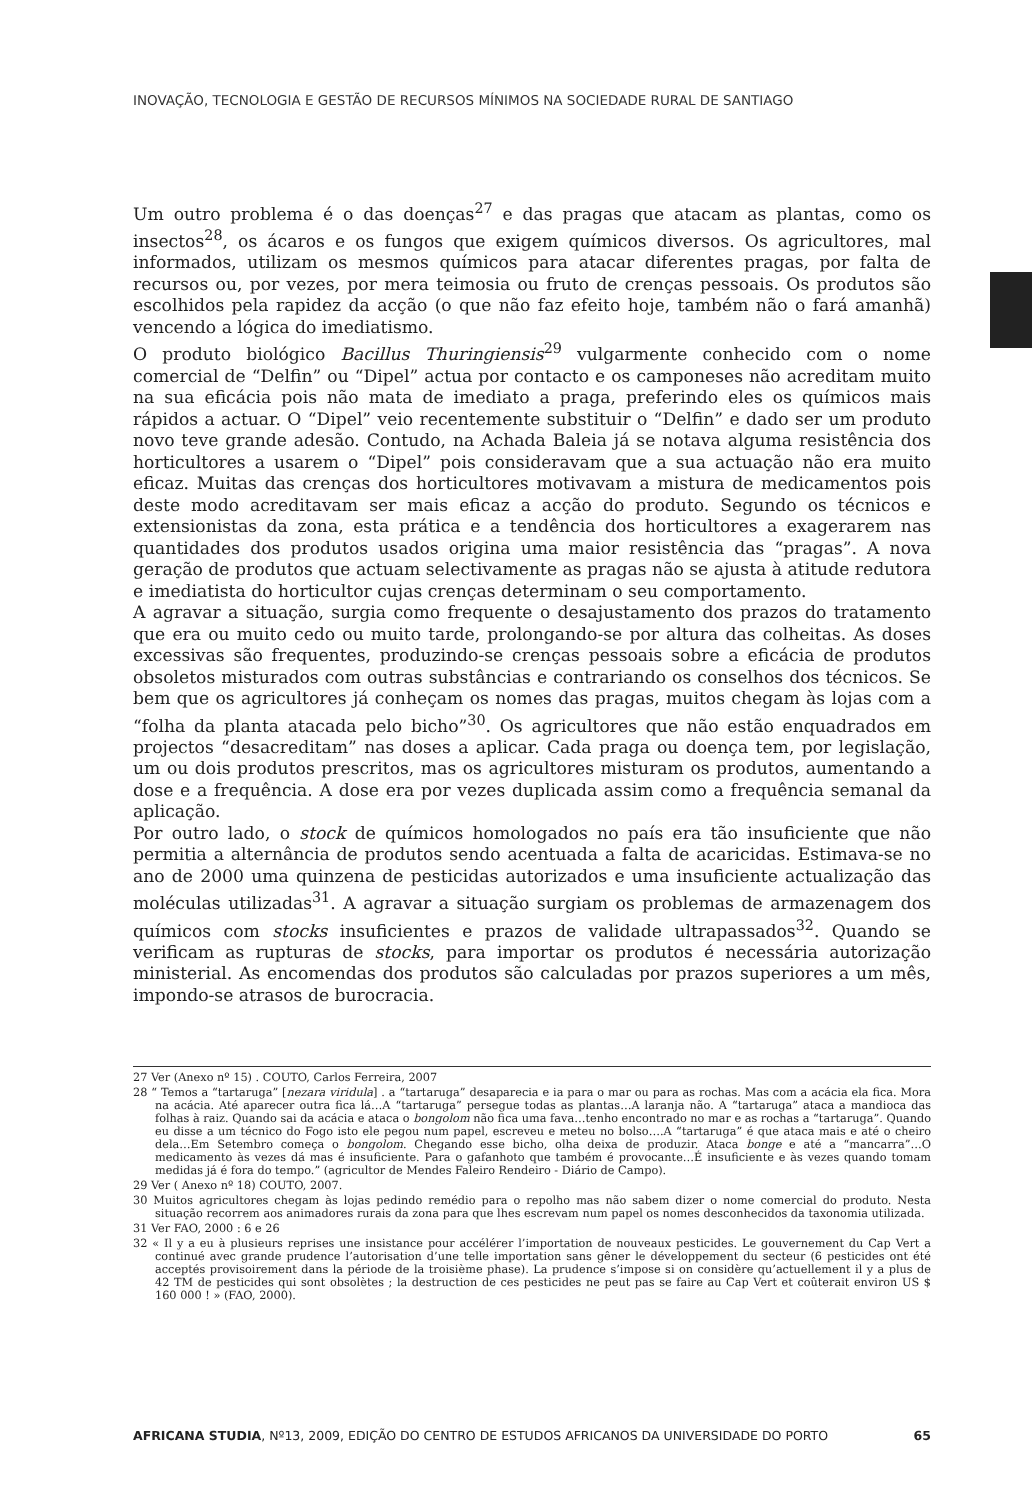INOVAÇÃO, TECNOLOGIA E GESTÃO DE RECURSOS MÍNIMOS NA SOCIEDADE RURAL DE SANTIAGO
Um outro problema é o das doenças<sup>27</sup> e das pragas que atacam as plantas, como os insectos<sup>28</sup>, os ácaros e os fungos que exigem químicos diversos. Os agricultores, mal informados, utilizam os mesmos químicos para atacar diferentes pragas, por falta de recursos ou, por vezes, por mera teimosia ou fruto de crenças pessoais. Os produtos são escolhidos pela rapidez da acção (o que não faz efeito hoje, também não o fará amanhã) vencendo a lógica do imediatismo.
O produto biológico Bacillus Thuringiensis<sup>29</sup> vulgarmente conhecido com o nome comercial de “Delfin” ou “Dipel” actua por contacto e os camponeses não acreditam muito na sua eficácia pois não mata de imediato a praga, preferindo eles os químicos mais rápidos a actuar. O “Dipel” veio recentemente substituir o “Delfin” e dado ser um produto novo teve grande adesão. Contudo, na Achada Baleia já se notava alguma resistência dos horticultores a usarem o “Dipel” pois consideravam que a sua actuação não era muito eficaz. Muitas das crenças dos horticultores motivavam a mistura de medicamentos pois deste modo acreditavam ser mais eficaz a acção do produto. Segundo os técnicos e extensionistas da zona, esta prática e a tendência dos horticultores a exagerarem nas quantidades dos produtos usados origina uma maior resistência das “pragas”. A nova geração de produtos que actuam selectivamente as pragas não se ajusta à atitude redutora e imediatista do horticultor cujas crenças determinam o seu comportamento.
A agravar a situação, surgia como frequente o desajustamento dos prazos do tratamento que era ou muito cedo ou muito tarde, prolongando-se por altura das colheitas. As doses excessivas são frequentes, produzindo-se crenças pessoais sobre a eficácia de produtos obsoletos misturados com outras substâncias e contrariando os conselhos dos técnicos. Se bem que os agricultores já conheçam os nomes das pragas, muitos chegam às lojas com a “folha da planta atacada pelo bicho”<sup>30</sup>. Os agricultores que não estão enquadrados em projectos “desacreditam” nas doses a aplicar. Cada praga ou doença tem, por legislação, um ou dois produtos prescritos, mas os agricultores misturam os produtos, aumentando a dose e a frequência. A dose era por vezes duplicada assim como a frequência semanal da aplicação.
Por outro lado, o stock de químicos homologados no país era tão insuficiente que não permitia a alternância de produtos sendo acentuada a falta de acaricidas. Estimava-se no ano de 2000 uma quinzena de pesticidas autorizados e uma insuficiente actualização das moléculas utilizadas<sup>31</sup>. A agravar a situação surgiam os problemas de armazenagem dos químicos com stocks insuficientes e prazos de validade ultrapassados<sup>32</sup>. Quando se verificam as rupturas de stocks, para importar os produtos é necessária autorização ministerial. As encomendas dos produtos são calculadas por prazos superiores a um mês, impondo-se atrasos de burocracia.
27 Ver (Anexo nº 15) . COUTO, Carlos Ferreira, 2007
28 “ Temos a “tartaruga” [nezara viridula] . a “tartaruga” desaparecia e ia para o mar ou para as rochas. Mas com a acácia ela fica. Mora na acácia. Até aparecer outra fica lá…A “tartaruga” persegue todas as plantas…A laranja não. A “tartaruga” ataca a mandioca das folhas à raiz. Quando sai da acácia e ataca o bongolom não fica uma fava…tenho encontrado no mar e as rochas a “tartaruga”. Quando eu disse a um técnico do Fogo isto ele pegou num papel, escreveu e meteu no bolso….A “tartaruga” é que ataca mais e até o cheiro dela…Em Setembro começa o bongolom. Chegando esse bicho, olha deixa de produzir. Ataca bonge e até a “mancarra”…O medicamento às vezes dá mas é insuficiente. Para o gafanhoto que também é provocante…É insuficiente e às vezes quando tomam medidas já é fora do tempo.” (agricultor de Mendes Faleiro Rendeiro - Diário de Campo).
29 Ver ( Anexo nº 18) COUTO, 2007.
30 Muitos agricultores chegam às lojas pedindo remédio para o repolho mas não sabem dizer o nome comercial do produto. Nesta situação recorrem aos animadores rurais da zona para que lhes escrevam num papel os nomes desconhecidos da taxonomia utilizada.
31 Ver FAO, 2000 : 6 e 26
32 « Il y a eu à plusieurs reprises une insistance pour accélérer l’importation de nouveaux pesticides. Le gouvernement du Cap Vert a continué avec grande prudence l’autorisation d’une telle importation sans gêner le développement du secteur (6 pesticides ont été acceptés provisoirement dans la période de la troisième phase). La prudence s’impose si on considère qu’actuellement il y a plus de 42 TM de pesticides qui sont obsolètes ; la destruction de ces pesticides ne peut pas se faire au Cap Vert et coûterait environ US $ 160 000 ! » (FAO, 2000).
AFRICANA STUDIA, Nº13, 2009, EDIÇÃO DO CENTRO DE ESTUDOS AFRICANOS DA UNIVERSIDADE DO PORTO 65